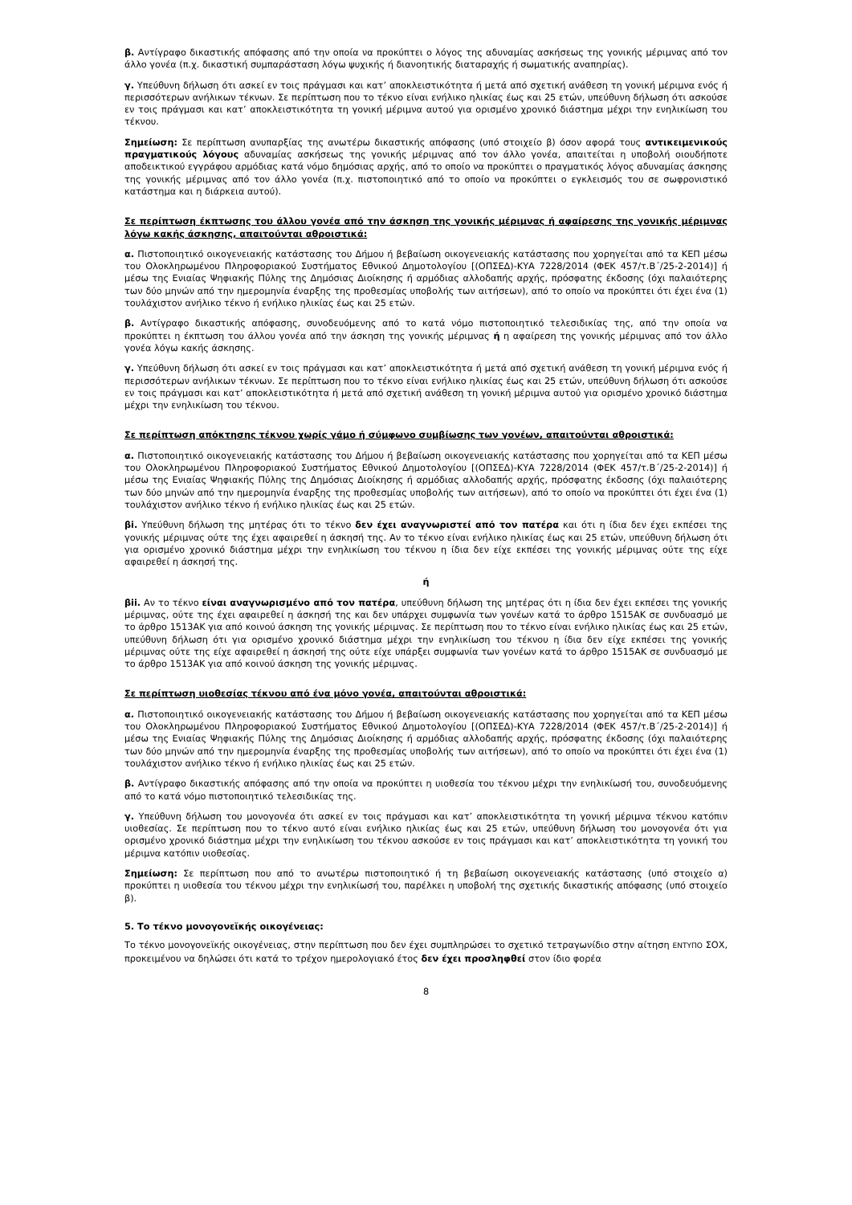β. Αντίγραφο δικαστικής απόφασης από την οποία να προκύπτει ο λόγος της αδυναμίας ασκήσεως της γονικής μέριμνας από τον άλλο γονέα (π.χ. δικαστική συμπαράσταση λόγω ψυχικής ή διανοητικής διαταραχής ή σωματικής αναπηρίας).
γ. Υπεύθυνη δήλωση ότι ασκεί εν τοις πράγμασι και κατ’ αποκλειστικότητα ή μετά από σχετική ανάθεση τη γονική μέριμνα ενός ή περισσότερων ανήλικων τέκνων. Σε περίπτωση που το τέκνο είναι ενήλικο ηλικίας έως και 25 ετών, υπεύθυνη δήλωση ότι ασκούσε εν τοις πράγμασι και κατ’ αποκλειστικότητα τη γονική μέριμνα αυτού για ορισμένο χρονικό διάστημα μέχρι την ενηλικίωση του τέκνου.
Σημείωση: Σε περίπτωση ανυπαρξίας της ανωτέρω δικαστικής απόφασης (υπό στοιχείο β) όσον αφορά τους αντικειμενικούς πραγματικούς λόγους αδυναμίας ασκήσεως της γονικής μέριμνας από τον άλλο γονέα, απαιτείται η υποβολή οιουδήποτε αποδεικτικού εγγράφου αρμόδιας κατά νόμο δημόσιας αρχής, από το οποίο να προκύπτει ο πραγματικός λόγος αδυναμίας άσκησης της γονικής μέριμνας από τον άλλο γονέα (π.χ. πιστοποιητικό από το οποίο να προκύπτει ο εγκλεισμός του σε σωφρονιστικό κατάστημα και η διάρκεια αυτού).
Σε περίπτωση έκπτωσης του άλλου γονέα από την άσκηση της γονικής μέριμνας ή αφαίρεσης της γονικής μέριμνας λόγω κακής άσκησης, απαιτούνται αθροιστικά:
α. Πιστοποιητικό οικογενειακής κατάστασης του Δήμου ή βεβαίωση οικογενειακής κατάστασης που χορηγείται από τα ΚΕΠ μέσω του Ολοκληρωμένου Πληροφοριακού Συστήματος Εθνικού Δημοτολογίου [(ΟΠΣΕΔ)-ΚΥΑ 7228/2014 (ΦΕΚ 457/τ.Β΄/25-2-2014)] ή μέσω της Ενιαίας Ψηφιακής Πύλης της Δημόσιας Διοίκησης ή αρμόδιας αλλοδαπής αρχής, πρόσφατης έκδοσης (όχι παλαιότερης των δύο μηνών από την ημερομηνία έναρξης της προθεσμίας υποβολής των αιτήσεων), από το οποίο να προκύπτει ότι έχει ένα (1) τουλάχιστον ανήλικο τέκνο ή ενήλικο ηλικίας έως και 25 ετών.
β. Αντίγραφο δικαστικής απόφασης, συνοδευόμενης από το κατά νόμο πιστοποιητικό τελεσιδικίας της, από την οποία να προκύπτει η έκπτωση του άλλου γονέα από την άσκηση της γονικής μέριμνας ή η αφαίρεση της γονικής μέριμνας από τον άλλο γονέα λόγω κακής άσκησης.
γ. Υπεύθυνη δήλωση ότι ασκεί εν τοις πράγμασι και κατ’ αποκλειστικότητα ή μετά από σχετική ανάθεση τη γονική μέριμνα ενός ή περισσότερων ανήλικων τέκνων. Σε περίπτωση που το τέκνο είναι ενήλικο ηλικίας έως και 25 ετών, υπεύθυνη δήλωση ότι ασκούσε εν τοις πράγμασι και κατ’ αποκλειστικότητα ή μετά από σχετική ανάθεση τη γονική μέριμνα αυτού για ορισμένο χρονικό διάστημα μέχρι την ενηλικίωση του τέκνου.
Σε περίπτωση απόκτησης τέκνου χωρίς γάμο ή σύμφωνο συμβίωσης των γονέων, απαιτούνται αθροιστικά:
α. Πιστοποιητικό οικογενειακής κατάστασης του Δήμου ή βεβαίωση οικογενειακής κατάστασης που χορηγείται από τα ΚΕΠ μέσω του Ολοκληρωμένου Πληροφοριακού Συστήματος Εθνικού Δημοτολογίου [(ΟΠΣΕΔ)-ΚΥΑ 7228/2014 (ΦΕΚ 457/τ.Β΄/25-2-2014)] ή μέσω της Ενιαίας Ψηφιακής Πύλης της Δημόσιας Διοίκησης ή αρμόδιας αλλοδαπής αρχής, πρόσφατης έκδοσης (όχι παλαιότερης των δύο μηνών από την ημερομηνία έναρξης της προθεσμίας υποβολής των αιτήσεων), από το οποίο να προκύπτει ότι έχει ένα (1) τουλάχιστον ανήλικο τέκνο ή ενήλικο ηλικίας έως και 25 ετών.
βi. Υπεύθυνη δήλωση της μητέρας ότι το τέκνο δεν έχει αναγνωριστεί από τον πατέρα και ότι η ίδια δεν έχει εκπέσει της γονικής μέριμνας ούτε της έχει αφαιρεθεί η άσκησή της. Αν το τέκνο είναι ενήλικο ηλικίας έως και 25 ετών, υπεύθυνη δήλωση ότι για ορισμένο χρονικό διάστημα μέχρι την ενηλικίωση του τέκνου η ίδια δεν είχε εκπέσει της γονικής μέριμνας ούτε της είχε αφαιρεθεί η άσκησή της.
ή
βii. Αν το τέκνο είναι αναγνωρισμένο από τον πατέρα, υπεύθυνη δήλωση της μητέρας ότι η ίδια δεν έχει εκπέσει της γονικής μέριμνας, ούτε της έχει αφαιρεθεί η άσκησή της και δεν υπάρχει συμφωνία των γονέων κατά το άρθρο 1515ΑΚ σε συνδυασμό με το άρθρο 1513ΑΚ για από κοινού άσκηση της γονικής μέριμνας. Σε περίπτωση που το τέκνο είναι ενήλικο ηλικίας έως και 25 ετών, υπεύθυνη δήλωση ότι για ορισμένο χρονικό διάστημα μέχρι την ενηλικίωση του τέκνου η ίδια δεν είχε εκπέσει της γονικής μέριμνας ούτε της είχε αφαιρεθεί η άσκησή της ούτε είχε υπάρξει συμφωνία των γονέων κατά το άρθρο 1515ΑΚ σε συνδυασμό με το άρθρο 1513ΑΚ για από κοινού άσκηση της γονικής μέριμνας.
Σε περίπτωση υιοθεσίας τέκνου από ένα μόνο γονέα, απαιτούνται αθροιστικά:
α. Πιστοποιητικό οικογενειακής κατάστασης του Δήμου ή βεβαίωση οικογενειακής κατάστασης που χορηγείται από τα ΚΕΠ μέσω του Ολοκληρωμένου Πληροφοριακού Συστήματος Εθνικού Δημοτολογίου [(ΟΠΣΕΔ)-ΚΥΑ 7228/2014 (ΦΕΚ 457/τ.Β΄/25-2-2014)] ή μέσω της Ενιαίας Ψηφιακής Πύλης της Δημόσιας Διοίκησης ή αρμόδιας αλλοδαπής αρχής, πρόσφατης έκδοσης (όχι παλαιότερης των δύο μηνών από την ημερομηνία έναρξης της προθεσμίας υποβολής των αιτήσεων), από το οποίο να προκύπτει ότι έχει ένα (1) τουλάχιστον ανήλικο τέκνο ή ενήλικο ηλικίας έως και 25 ετών.
β. Αντίγραφο δικαστικής απόφασης από την οποία να προκύπτει η υιοθεσία του τέκνου μέχρι την ενηλικίωσή του, συνοδευόμενης από το κατά νόμο πιστοποιητικό τελεσιδικίας της.
γ. Υπεύθυνη δήλωση του μονογονέα ότι ασκεί εν τοις πράγμασι και κατ’ αποκλειστικότητα τη γονική μέριμνα τέκνου κατόπιν υιοθεσίας. Σε περίπτωση που το τέκνο αυτό είναι ενήλικο ηλικίας έως και 25 ετών, υπεύθυνη δήλωση του μονογονέα ότι για ορισμένο χρονικό διάστημα μέχρι την ενηλικίωση του τέκνου ασκούσε εν τοις πράγμασι και κατ’ αποκλειστικότητα τη γονική του μέριμνα κατόπιν υιοθεσίας.
Σημείωση: Σε περίπτωση που από το ανωτέρω πιστοποιητικό ή τη βεβαίωση οικογενειακής κατάστασης (υπό στοιχείο α) προκύπτει η υιοθεσία του τέκνου μέχρι την ενηλικίωσή του, παρέλκει η υποβολή της σχετικής δικαστικής απόφασης (υπό στοιχείο β).
5. Το τέκνο μονογονεϊκής οικογένειας:
Το τέκνο μονογονεϊκής οικογένειας, στην περίπτωση που δεν έχει συμπληρώσει το σχετικό τετραγωνίδιο στην αίτηση ΕΝΤΥΠΟ ΣΟΧ, προκειμένου να δηλώσει ότι κατά το τρέχον ημερολογιακό έτος δεν έχει προσληφθεί στον ίδιο φορέα
8